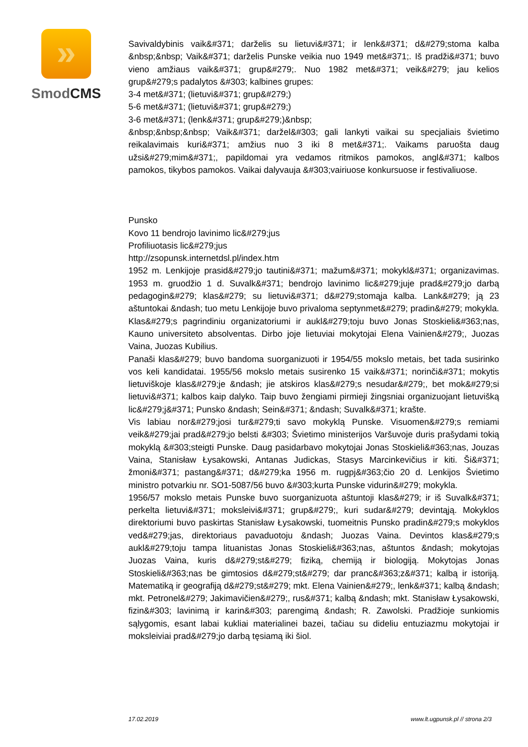»
SmodCMS
Savivaldybinis vaik&#371; darželis su lietuvi&#371; ir lenk&#371; d&#279;stoma kalba &nbsp;&nbsp; Vaik&#371; darželis Punske veikia nuo 1949 met&#371;. Iš pradži&#371; buvo vieno amžiaus vaik&#371; grup&#279;. Nuo 1982 met&#371; veik&#279; jau kelios grup&#279;s padalytos &#303; kalbines grupes:
3-4 met&#371; (lietuvi&#371; grup&#279;)
5-6 met&#371; (lietuvi&#371; grup&#279;)
3-6 met&#371; (lenk&#371; grup&#279;)&nbsp;
&nbsp;&nbsp;&nbsp; Vaik&#371; daržel&#303; gali lankyti vaikai su specjaliais švietimo reikalavimais kuri&#371; amžius nuo 3 iki 8 met&#371;. Vaikams paruošta daug užsi&#279;mim&#371;, papildomai yra vedamos ritmikos pamokos, angl&#371; kalbos pamokos, tikybos pamokos. Vaikai dalyvauja &#303;vairiuose konkursuose ir festivaliuose.
Punsko
Kovo 11 bendrojo lavinimo lic&#279;jus
Profiliuotasis lic&#279;jus
http://zsopunsk.internetdsl.pl/index.htm
1952 m. Lenkijoje prasid&#279;jo tautini&#371; mažum&#371; mokykl&#371; organizavimas. 1953 m. gruodžio 1 d. Suvalk&#371; bendrojo lavinimo lic&#279;juje prad&#279;jo darbą pedagogin&#279; klas&#279; su lietuvi&#371; d&#279;stomąja kalba. Lank&#279; ją 23 aštuntokai &ndash; tuo metu Lenkijoje buvo privaloma septynmet&#279; pradin&#279; mokykla. Klas&#279;s pagrindiniu organizatoriumi ir aukl&#279;toju buvo Jonas Stoskieli&#363;nas, Kauno universiteto absolventas. Dirbo joje lietuviai mokytojai Elena Vainien&#279;, Juozas Vaina, Juozas Kubilius.
Panaši klas&#279; buvo bandoma suorganizuoti ir 1954/55 mokslo metais, bet tada susirinko vos keli kandidatai. 1955/56 mokslo metais susirenko 15 vaik&#371; norinči&#371; mokytis lietuviškoje klas&#279;je &ndash; jie atskiros klas&#279;s nesudar&#279;, bet mok&#279;si lietuvi&#371; kalbos kaip dalyko. Taip buvo žengiami pirmieji žingsniai organizuojant lietuvišką lic&#279;j&#371; Punsko &ndash; Sein&#371; &ndash; Suvalk&#371; krašte.
Vis labiau nor&#279;josi tur&#279;ti savo mokyklą Punske. Visuomen&#279;s remiami veik&#279;jai prad&#279;jo belsti &#303; Švietimo ministerijos Varšuvoje duris prašydami tokią mokyklą &#303;steigti Punske. Daug pasidarbavo mokytojai Jonas Stoskieli&#363;nas, Jouzas Vaina, Stanisław Łysakowski, Antanas Judickas, Stasys Marcinkevičius ir kiti. Ši&#371; žmoni&#371; pastang&#371; d&#279;ka 1956 m. rugpj&#363;čio 20 d. Lenkijos Švietimo ministro potvarkiu nr. SO1-5087/56 buvo &#303;kurta Punske vidurin&#279; mokykla.
1956/57 mokslo metais Punske buvo suorganizuota aštuntoji klas&#279; ir iš Suvalk&#371; perkelta lietuvi&#371; moksleivi&#371; grup&#279;, kuri sudar&#279; devintąją. Mokyklos direktoriumi buvo paskirtas Stanisław Łysakowski, tuomeitnis Punsko pradin&#279;s mokyklos ved&#279;jas, direktoriaus pavaduotoju &ndash; Juozas Vaina. Devintos klas&#279;s aukl&#279;toju tampa lituanistas Jonas Stoskieli&#363;nas, aštuntos &ndash; mokytojas Juozas Vaina, kuris d&#279;st&#279; fiziką, chemiją ir biologiją. Mokytojas Jonas Stoskieli&#363;nas be gimtosios d&#279;st&#279; dar pranc&#363;z&#371; kalbą ir istoriją. Matematiką ir geografiją d&#279;st&#279; mkt. Elena Vainien&#279;, lenk&#371; kalbą &ndash; mkt. Petronel&#279; Jakimavičien&#279;, rus&#371; kalbą &ndash; mkt. Stanisław Łysakowski, fizin&#303; lavinimą ir karin&#303; parengimą &ndash; R. Zawolski. Pradžioje sunkiomis sąlygomis, esant labai kukliai materialinei bazei, tačiau su dideliu entuziazmu mokytojai ir moksleiviai prad&#279;jo darbą tęsiamą iki šiol.
17.02.2019 www.lt.ugpunsk.pl // strona 2/3